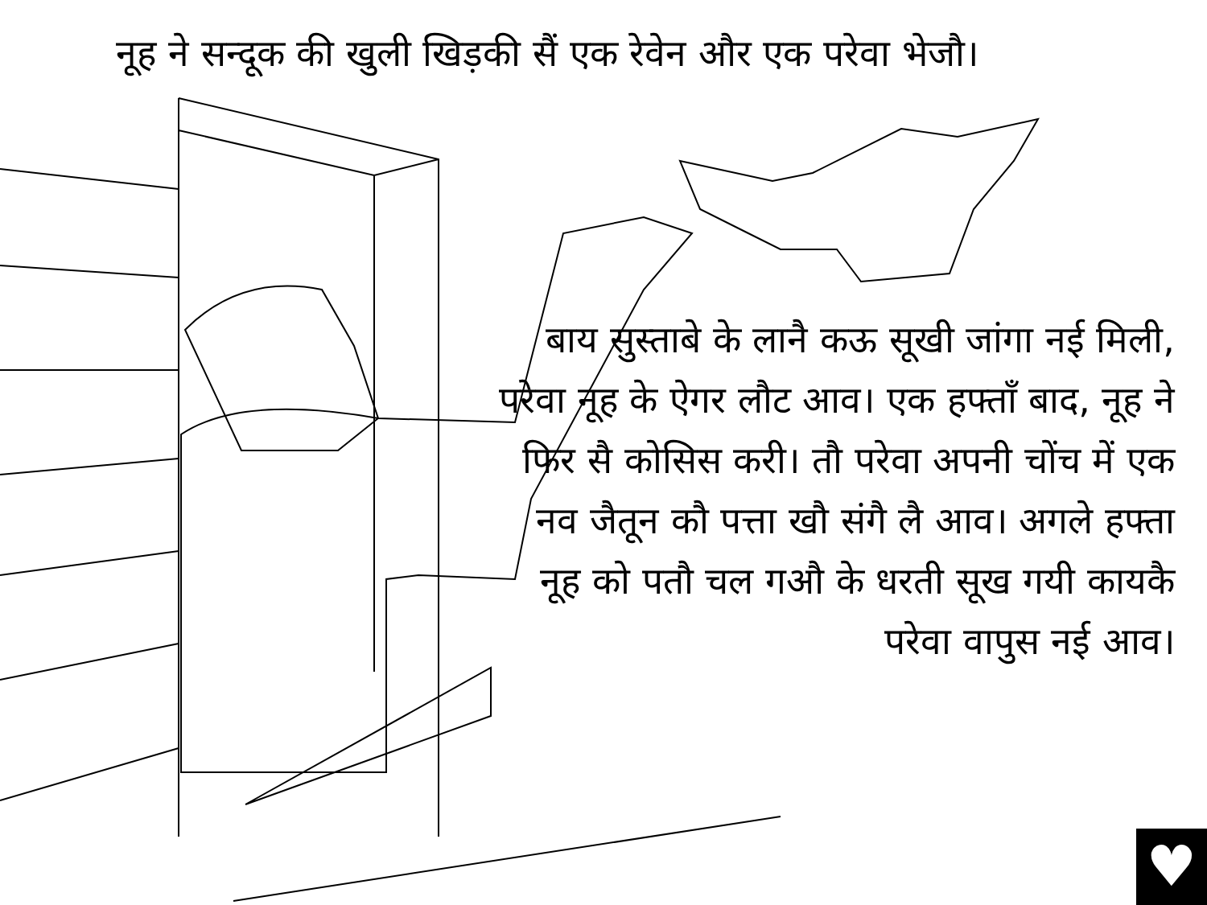नूह ने सन्दूक की खुली खिड़की सैं एक रेवेन और एक परेवा भेजौ।
बाय सुस्ताबे के लानै कऊ सूखी जांगा नई मिली, परेवा नूह के ऐगर लौट आव। एक हफ्ताँ बाद, नूह ने फिर सै कोसिस करी। तौ परेवा अपनी चोंच में एक नव जैतून कौ पत्ता खौ संगै लै आव। अगले हफ्ता नूह को पतौ चल गऔ के धरती सूख गयी कायकै परेवा वापुस नई आव।
♥